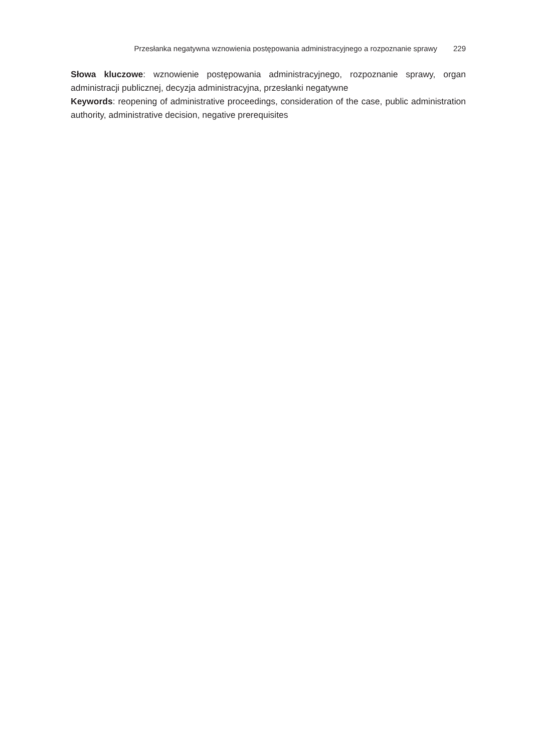Przesłanka negatywna wznowienia postępowania administracyjnego a rozpoznanie sprawy 229
Słowa kluczowe: wznowienie postępowania administracyjnego, rozpoznanie sprawy, organ administracji publicznej, decyzja administracyjna, przesłanki negatywne
Keywords: reopening of administrative proceedings, consideration of the case, public adminis­tration authority, administrative decision, negative prerequisites